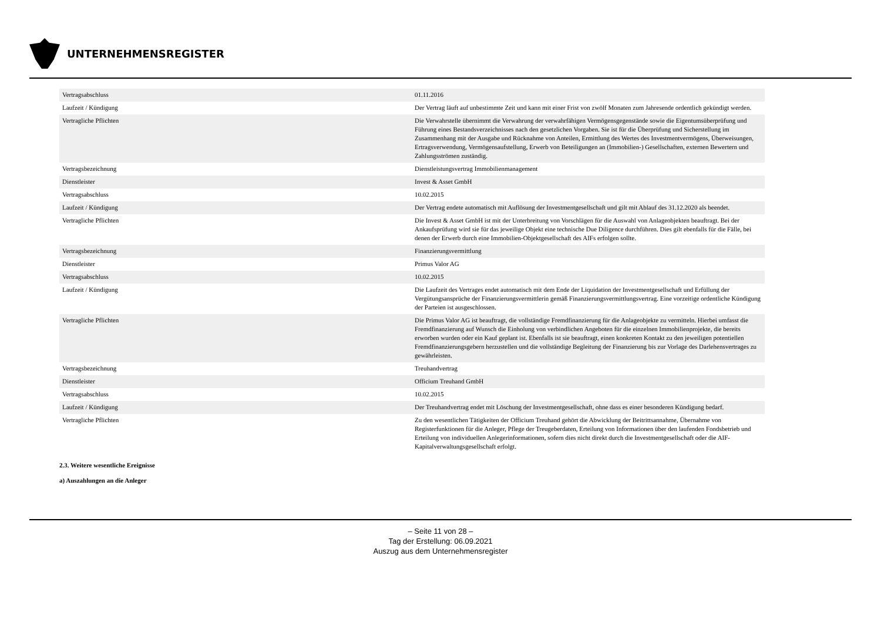UNTERNEHMENSREGISTER
| Vertragsabschluss | 01.11.2016 |
| Laufzeit / Kündigung | Der Vertrag läuft auf unbestimmte Zeit und kann mit einer Frist von zwölf Monaten zum Jahresende ordentlich gekündigt werden. |
| Vertragliche Pflichten | Die Verwahrstelle übernimmt die Verwahrung der verwahrfähigen Vermögensgegenstände sowie die Eigentumsüberprüfung und Führung eines Bestandsverzeichnisses nach den gesetzlichen Vorgaben. Sie ist für die Überprüfung und Sicherstellung im Zusammenhang mit der Ausgabe und Rücknahme von Anteilen, Ermittlung des Wertes des Investmentvermögens, Überweisungen, Ertragsverwendung, Vermögensaufstellung, Erwerb von Beteiligungen an (Immobilien-) Gesellschaften, externen Bewertern und Zahlungsströmen zuständig. |
| Vertragsbezeichnung | Dienstleistungsvertrag Immobilienmanagement |
| Dienstleister | Invest & Asset GmbH |
| Vertragsabschluss | 10.02.2015 |
| Laufzeit / Kündigung | Der Vertrag endete automatisch mit Auflösung der Investmentgesellschaft und gilt mit Ablauf des 31.12.2020 als beendet. |
| Vertragliche Pflichten | Die Invest & Asset GmbH ist mit der Unterbreitung von Vorschlägen für die Auswahl von Anlageobjekten beauftragt. Bei der Ankaufsprüfung wird sie für das jeweilige Objekt eine technische Due Diligence durchführen. Dies gilt ebenfalls für die Fälle, bei denen der Erwerb durch eine Immobilien-Objektgesellschaft des AIFs erfolgen sollte. |
| Vertragsbezeichnung | Finanzierungsvermittlung |
| Dienstleister | Primus Valor AG |
| Vertragsabschluss | 10.02.2015 |
| Laufzeit / Kündigung | Die Laufzeit des Vertrages endet automatisch mit dem Ende der Liquidation der Investmentgesellschaft und Erfüllung der Vergütungsansprüche der Finanzierungsvermittlerin gemäß Finanzierungsvermittlungsvertrag. Eine vorzeitige ordentliche Kündigung der Parteien ist ausgeschlossen. |
| Vertragliche Pflichten | Die Primus Valor AG ist beauftragt, die vollständige Fremdfinanzierung für die Anlageobjekte zu vermitteln. Hierbei umfasst die Fremdfinanzierung auf Wunsch die Einholung von verbindlichen Angeboten für die einzelnen Immobilienprojekte, die bereits erworben wurden oder ein Kauf geplant ist. Ebenfalls ist sie beauftragt, einen konkreten Kontakt zu den jeweiligen potentiellen Fremdfinanzierungsgebern herzustellen und die vollständige Begleitung der Finanzierung bis zur Vorlage des Darlehensvertrages zu gewährleisten. |
| Vertragsbezeichnung | Treuhandvertrag |
| Dienstleister | Officium Treuhand GmbH |
| Vertragsabschluss | 10.02.2015 |
| Laufzeit / Kündigung | Der Treuhandvertrag endet mit Löschung der Investmentgesellschaft, ohne dass es einer besonderen Kündigung bedarf. |
| Vertragliche Pflichten | Zu den wesentlichen Tätigkeiten der Officium Treuhand gehört die Abwicklung der Beitrittsannahme, Übernahme von Registerfunktionen für die Anleger, Pflege der Treugeberdaten, Erteilung von Informationen über den laufenden Fondsbetrieb und Erteilung von individuellen Anlegerinformationen, sofern dies nicht direkt durch die Investmentgesellschaft oder die AIF-Kapitalverwaltungsgesellschaft erfolgt. |
2.3. Weitere wesentliche Ereignisse
a) Auszahlungen an die Anleger
– Seite 11 von 28 –
Tag der Erstellung: 06.09.2021
Auszug aus dem Unternehmensregister